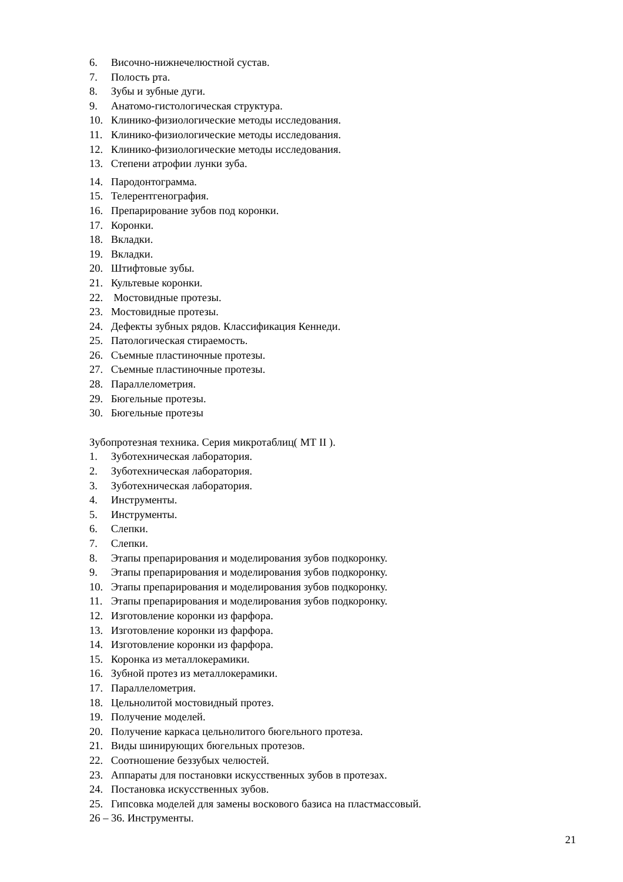6. Височно-нижнечелюстной сустав.
7. Полость рта.
8. Зубы и зубные дуги.
9. Анатомо-гистологическая структура.
10. Клинико-физиологические методы исследования.
11. Клинико-физиологические методы исследования.
12. Клинико-физиологические методы исследования.
13. Степени атрофии лунки зуба.
14. Пародонтограмма.
15. Телерентгенография.
16. Препарирование зубов под коронки.
17. Коронки.
18. Вкладки.
19. Вкладки.
20. Штифтовые зубы.
21. Культевые коронки.
22. Мостовидные протезы.
23. Мостовидные протезы.
24. Дефекты зубных рядов. Классификация Кеннеди.
25. Патологическая стираемость.
26. Съемные пластиночные протезы.
27. Съемные пластиночные протезы.
28. Параллелометрия.
29. Бюгельные протезы.
30. Бюгельные протезы
Зубопротезная техника. Серия микротаблиц( МТ II ).
1. Зуботехническая лаборатория.
2. Зуботехническая лаборатория.
3. Зуботехническая лаборатория.
4. Инструменты.
5. Инструменты.
6. Слепки.
7. Слепки.
8. Этапы препарирования и моделирования зубов подкоронку.
9. Этапы препарирования и моделирования зубов подкоронку.
10. Этапы препарирования и моделирования зубов подкоронку.
11. Этапы препарирования и моделирования зубов подкоронку.
12. Изготовление коронки из фарфора.
13. Изготовление коронки из фарфора.
14. Изготовление коронки из фарфора.
15. Коронка из металлокерамики.
16. Зубной протез из металлокерамики.
17. Параллелометрия.
18. Цельнолитой мостовидный протез.
19. Получение моделей.
20. Получение каркаса цельнолитого бюгельного протеза.
21. Виды шинирующих бюгельных протезов.
22. Соотношение беззубых челюстей.
23. Аппараты для постановки искусственных зубов в протезах.
24. Постановка искусственных зубов.
25. Гипсовка моделей для замены воскового базиса на пластмассовый.
26 – 36. Инструменты.
21